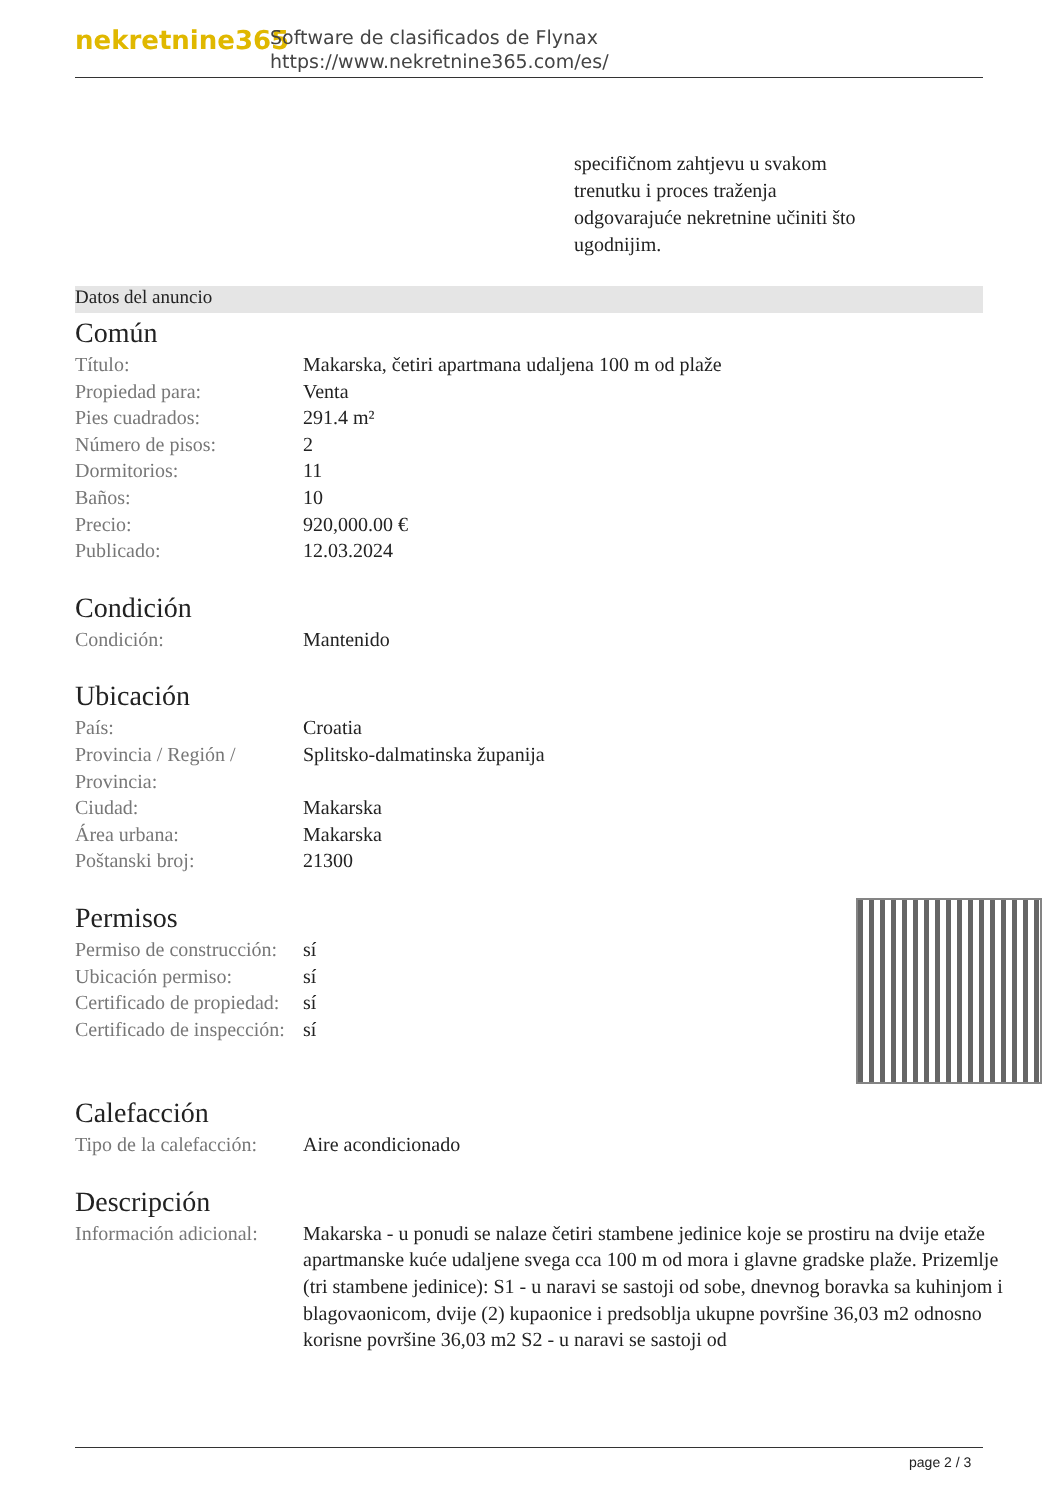nekretnine365
Software de clasificados de Flynax
https://www.nekretnine365.com/es/
specifičnom zahtjevu u svakom trenutku i proces traženja odgovarajuće nekretnine učiniti što ugodnijim.
Datos del anuncio
Común
| Título: | Makarska, četiri apartmana udaljena 100 m od plaže |
| Propiedad para: | Venta |
| Pies cuadrados: | 291.4 m² |
| Número de pisos: | 2 |
| Dormitorios: | 11 |
| Baños: | 10 |
| Precio: | 920,000.00 € |
| Publicado: | 12.03.2024 |
Condición
| Condición: | Mantenido |
Ubicación
| País: | Croatia |
| Provincia / Región / Provincia: | Splitsko-dalmatinska županija |
| Ciudad: | Makarska |
| Área urbana: | Makarska |
| Poštanski broj: | 21300 |
Permisos
| Permiso de construcción: | sí |
| Ubicación permiso: | sí |
| Certificado de propiedad: | sí |
| Certificado de inspección: | sí |
Calefacción
| Tipo de la calefacción: | Aire acondicionado |
Descripción
| Información adicional: | Makarska - u ponudi se nalaze četiri stambene jedinice koje se prostiru na dvije etaže apartmanske kuće udaljene svega cca 100 m od mora i glavne gradske plaže. Prizemlje (tri stambene jedinice): S1 - u naravi se sastoji od sobe, dnevnog boravka sa kuhinjom i blagovaonicom, dvije (2) kupaonice i predsoblja ukupne površine 36,03 m2 odnosno korisne površine 36,03 m2 S2 - u naravi se sastoji od |
page 2 / 3